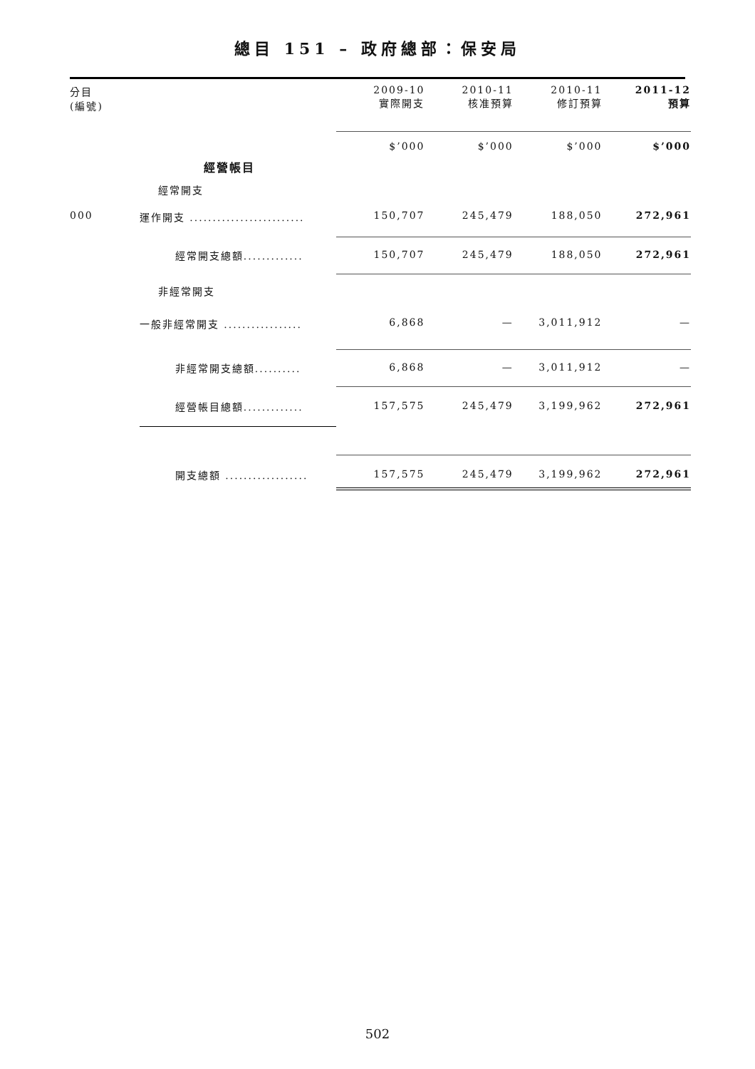總目 151 – 政府總部：保安局
| 分目 (編號) | | 2009-10 實際開支 | 2010-11 核准預算 | 2010-11 修訂預算 | 2011-12 預算 |
| --- | --- | --- | --- | --- | --- |
| | | $’000 | $’000 | $’000 | $’000 |
| | 經營帳目 | | | | |
| | 經常開支 | | | | |
| 000 | 運作開支 ......................... | 150,707 | 245,479 | 188,050 | 272,961 |
| | 經常開支總額............. | 150,707 | 245,479 | 188,050 | 272,961 |
| | 非經常開支 | | | | |
| | 一般非經常開支 ................. | 6,868 | — | 3,011,912 | — |
| | 非經常開支總額.......... | 6,868 | — | 3,011,912 | — |
| | 經營帳目總額............. | 157,575 | 245,479 | 3,199,962 | 272,961 |
| | 開支總額 .................. | 157,575 | 245,479 | 3,199,962 | 272,961 |
502